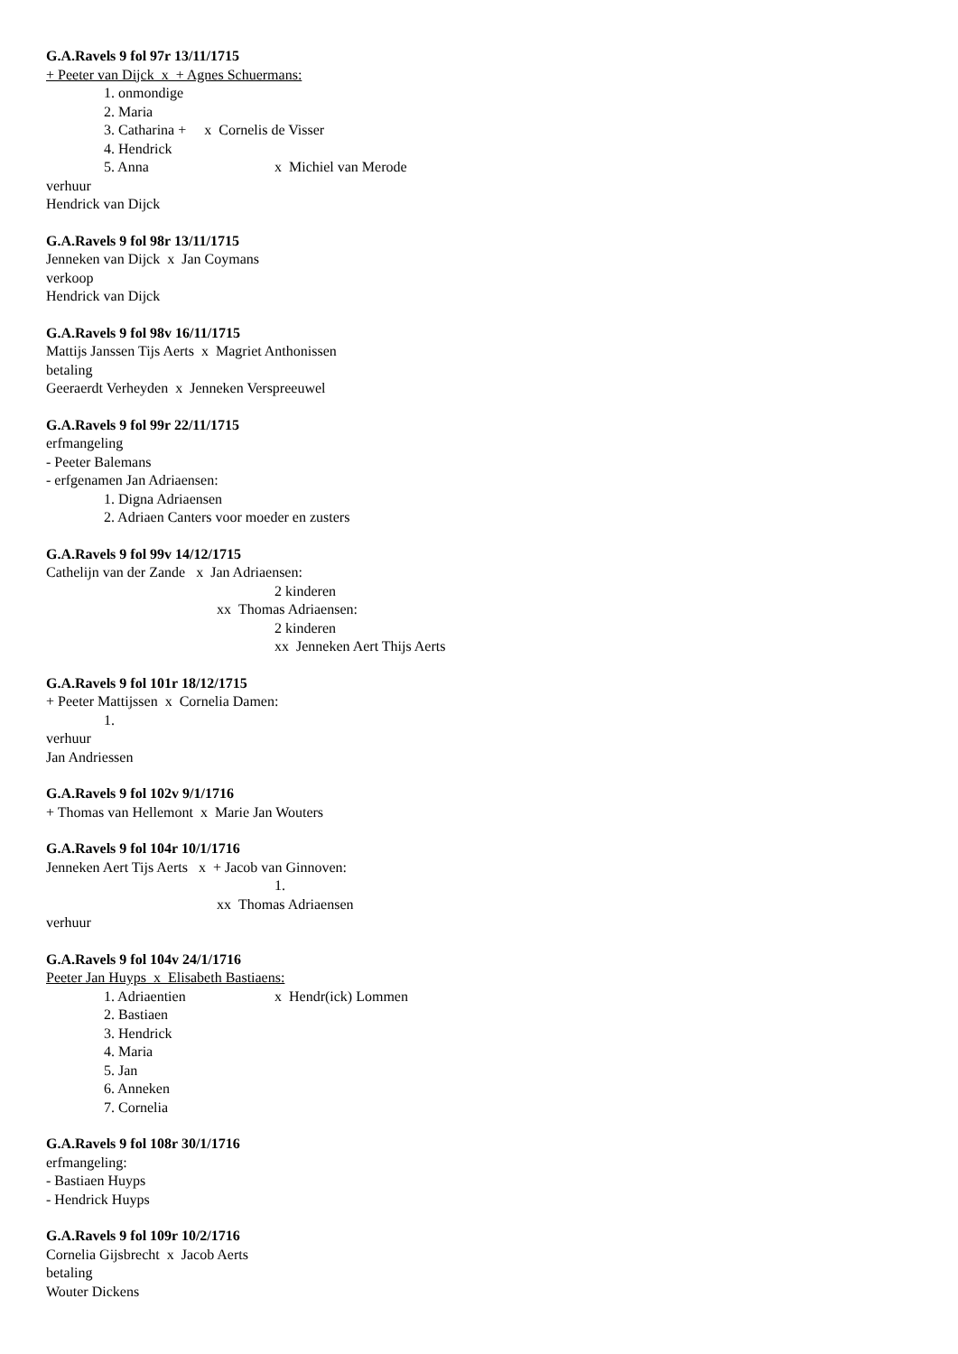G.A.Ravels 9 fol 97r 13/11/1715
+ Peeter van Dijck x + Agnes Schuermans:
1. onmondige
2. Maria
3. Catharina + x Cornelis de Visser
4. Hendrick
5. Anna x Michiel van Merode
verhuur
Hendrick van Dijck
G.A.Ravels 9 fol 98r 13/11/1715
Jenneken van Dijck x Jan Coymans
verkoop
Hendrick van Dijck
G.A.Ravels 9 fol 98v 16/11/1715
Mattijs Janssen Tijs Aerts x Magriet Anthonissen
betaling
Geeraerdt Verheyden x Jenneken Verspreeuwel
G.A.Ravels 9 fol 99r 22/11/1715
erfmangeling
- Peeter Balemans
- erfgenamen Jan Adriaensen:
1. Digna Adriaensen
2. Adriaen Canters voor moeder en zusters
G.A.Ravels 9 fol 99v 14/12/1715
Cathelijn van der Zande x Jan Adriaensen:
2 kinderen
xx Thomas Adriaensen:
2 kinderen
xx Jenneken Aert Thijs Aerts
G.A.Ravels 9 fol 101r 18/12/1715
+ Peeter Mattijssen x Cornelia Damen:
1.
verhuur
Jan Andriessen
G.A.Ravels 9 fol 102v 9/1/1716
+ Thomas van Hellemont x Marie Jan Wouters
G.A.Ravels 9 fol 104r 10/1/1716
Jenneken Aert Tijs Aerts x + Jacob van Ginnoven:
1.
xx Thomas Adriaensen
verhuur
G.A.Ravels 9 fol 104v 24/1/1716
Peeter Jan Huyps x Elisabeth Bastiaens:
1. Adriaentien x Hendr(ick) Lommen
2. Bastiaen
3. Hendrick
4. Maria
5. Jan
6. Anneken
7. Cornelia
G.A.Ravels 9 fol 108r 30/1/1716
erfmangeling:
- Bastiaen Huyps
- Hendrick Huyps
G.A.Ravels 9 fol 109r 10/2/1716
Cornelia Gijsbrecht x Jacob Aerts
betaling
Wouter Dickens